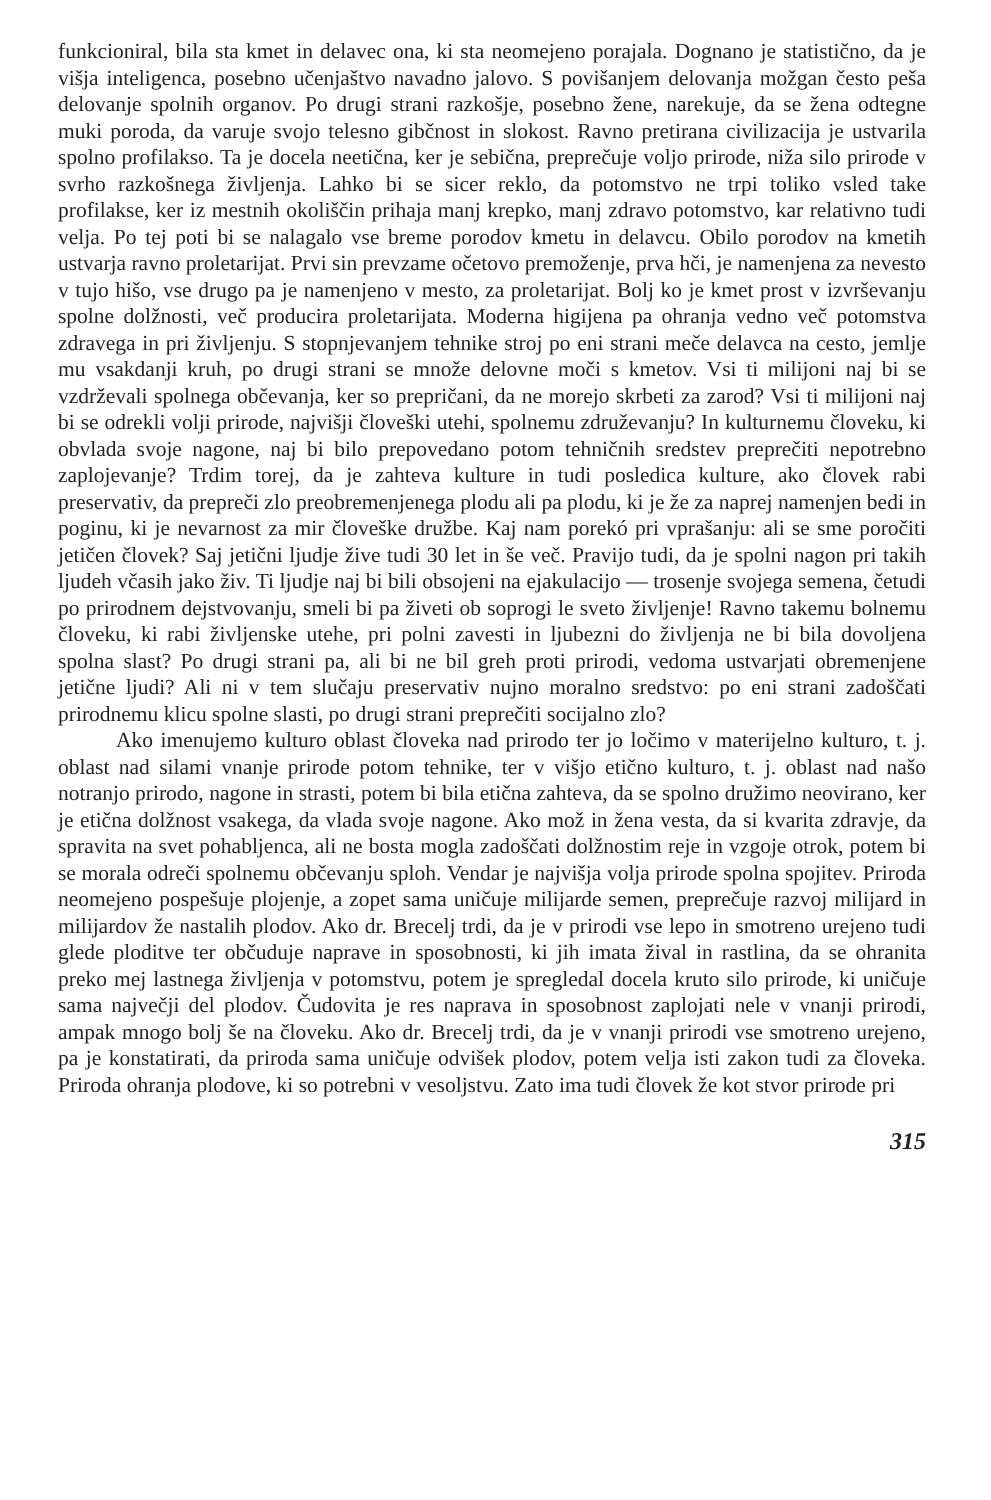funkcioniral, bila sta kmet in delavec ona, ki sta neomejeno porajala. Dognano je statistično, da je višja inteligenca, posebno učenjaštvo navadno jalovo. S povišanjem delovanja možgan često peša delovanje spolnih organov. Po drugi strani razkošje, posebno žene, narekuje, da se žena odtegne muki poroda, da varuje svojo telesno gibčnost in slokost. Ravno pretirana civilizacija je ustvarila spolno profilakso. Ta je docela neetična, ker je sebična, preprečuje voljo prirode, niža silo prirode v svrho razkošnega življenja. Lahko bi se sicer reklo, da potomstvo ne trpi toliko vsled take profilakse, ker iz mestnih okoliščin prihaja manj krepko, manj zdravo potomstvo, kar relativno tudi velja. Po tej poti bi se nalagalo vse breme porodov kmetu in delavcu. Obilo porodov na kmetih ustvarja ravno proletarijat. Prvi sin prevzame očetovo premoženje, prva hči, je namenjena za nevesto v tujo hišo, vse drugo pa je namenjeno v mesto, za proletarijat. Bolj ko je kmet prost v izvrševanju spolne dolžnosti, več producira proletarijata. Moderna higijena pa ohranja vedno več potomstva zdravega in pri življenju. S stopnjevanjem tehnike stroj po eni strani meče delavca na cesto, jemlje mu vsakdanji kruh, po drugi strani se množe delovne moči s kmetov. Vsi ti milijoni naj bi se vzdrževali spolnega občevanja, ker so prepričani, da ne morejo skrbeti za zarod? Vsi ti milijoni naj bi se odrekli volji prirode, najvišji človeški utehi, spolnemu združevanju? In kulturnemu človeku, ki obvlada svoje nagone, naj bi bilo prepovedano potom tehničnih sredstev preprečiti nepotrebno zaplojevanje? Trdim torej, da je zahteva kulture in tudi posledica kulture, ako človek rabi preservativ, da prepreči zlo preobremenjenega plodu ali pa plodu, ki je že za naprej namenjen bedi in poginu, ki je nevarnost za mir človeške družbe. Kaj nam porekó pri vprašanju: ali se sme poročiti jetičen človek? Saj jetični ljudje žive tudi 30 let in še več. Pravijo tudi, da je spolni nagon pri takih ljudeh včasih jako živ. Ti ljudje naj bi bili obsojeni na ejakulacijo — trosenje svojega semena, četudi po prirodnem dejstvovanju, smeli bi pa živeti ob soprogi le sveto življenje! Ravno takemu bolnemu človeku, ki rabi življenske utehe, pri polni zavesti in ljubezni do življenja ne bi bila dovoljena spolna slast? Po drugi strani pa, ali bi ne bil greh proti prirodi, vedoma ustvarjati obremenjene jetične ljudi? Ali ni v tem slučaju preservativ nujno moralno sredstvo: po eni strani zadoščati prirodnemu klicu spolne slasti, po drugi strani preprečiti socijalno zlo?
Ako imenujemo kulturo oblast človeka nad prirodo ter jo ločimo v materijelno kulturo, t. j. oblast nad silami vnanje prirode potom tehnike, ter v višjo etično kulturo, t. j. oblast nad našo notranjo prirodo, nagone in strasti, potem bi bila etična zahteva, da se spolno družimo neovirano, ker je etična dolžnost vsakega, da vlada svoje nagone. Ako mož in žena vesta, da si kvarita zdravje, da spravita na svet pohabljenca, ali ne bosta mogla zadoščati dolžnostim reje in vzgoje otrok, potem bi se morala odreči spolnemu občevanju sploh. Vendar je najvišja volja prirode spolna spojitev. Priroda neomejeno pospešuje plojenje, a zopet sama uničuje milijarde semen, preprečuje razvoj milijard in milijardov že nastalih plodov. Ako dr. Brecelj trdi, da je v prirodi vse lepo in smotreno urejeno tudi glede ploditve ter občuduje naprave in sposobnosti, ki jih imata žival in rastlina, da se ohranita preko mej lastnega življenja v potomstvu, potem je spregledal docela kruto silo prirode, ki uničuje sama največji del plodov. Čudovita je res naprava in sposobnost zaplojati nele v vnanji prirodi, ampak mnogo bolj še na človeku. Ako dr. Brecelj trdi, da je v vnanji prirodi vse smotreno urejeno, pa je konstatirati, da priroda sama uničuje odvišek plodov, potem velja isti zakon tudi za človeka. Priroda ohranja plodove, ki so potrebni v vesoljstvu. Zato ima tudi človek že kot stvor prirode pri
315